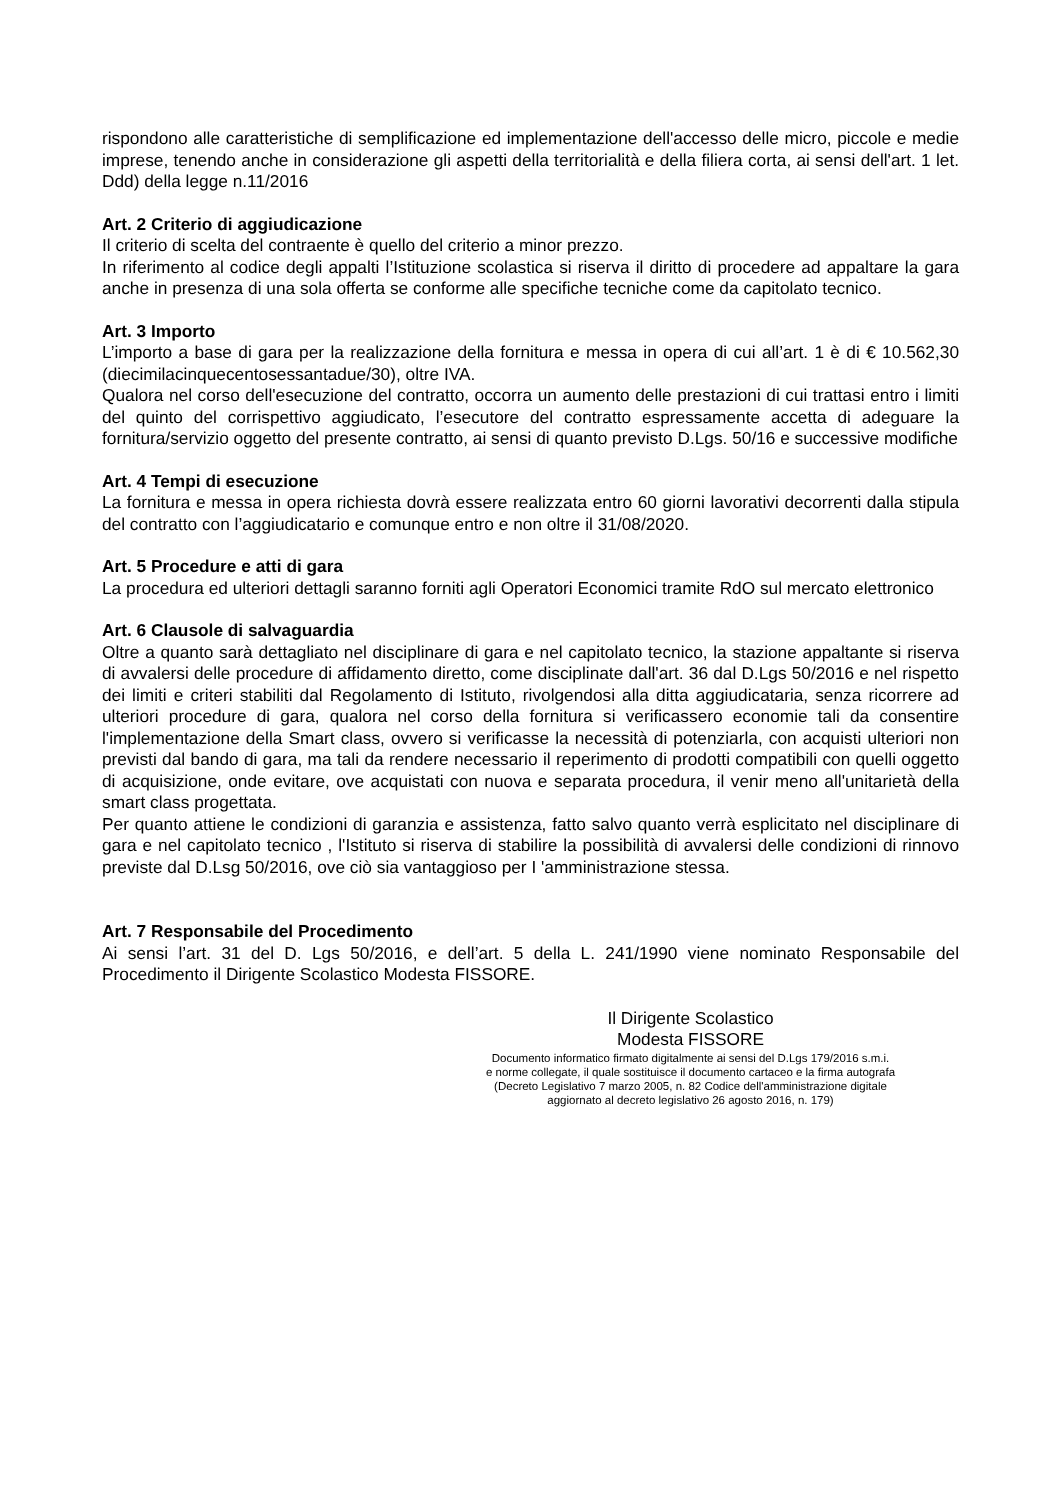rispondono alle caratteristiche di semplificazione ed implementazione dell'accesso delle micro, piccole e medie imprese, tenendo anche in considerazione gli aspetti della territorialità e della filiera corta, ai sensi dell'art. 1 let. Ddd) della legge n.11/2016
Art. 2 Criterio di aggiudicazione
Il criterio di scelta del contraente è quello del criterio a minor prezzo.
In riferimento al codice degli appalti l’Istituzione scolastica si riserva il diritto di procedere ad appaltare la gara anche in presenza di una sola offerta se conforme alle specifiche tecniche come da capitolato tecnico.
Art. 3 Importo
L’importo a base di gara per la realizzazione della fornitura e messa in opera di cui all’art. 1 è di € 10.562,30 (diecimilacinquecentosessantadue/30), oltre IVA.
Qualora nel corso dell'esecuzione del contratto, occorra un aumento delle prestazioni di cui trattasi entro i limiti del quinto del corrispettivo aggiudicato, l’esecutore del contratto espressamente accetta di adeguare la fornitura/servizio oggetto del presente contratto, ai sensi di quanto previsto D.Lgs. 50/16 e successive modifiche
Art. 4 Tempi di esecuzione
La fornitura e messa in opera richiesta dovrà essere realizzata entro 60 giorni lavorativi decorrenti dalla stipula del contratto con l’aggiudicatario e comunque entro e non oltre il 31/08/2020.
Art. 5 Procedure e atti di gara
La procedura ed ulteriori dettagli saranno forniti agli Operatori Economici tramite RdO sul mercato elettronico
Art. 6 Clausole di salvaguardia
Oltre a quanto sarà dettagliato nel disciplinare di gara e nel capitolato tecnico, la stazione appaltante si riserva di avvalersi delle procedure di affidamento diretto, come disciplinate dall'art. 36 dal D.Lgs 50/2016 e nel rispetto dei limiti e criteri stabiliti dal Regolamento di Istituto, rivolgendosi alla ditta aggiudicataria, senza ricorrere ad ulteriori procedure di gara, qualora nel corso della fornitura si verificassero economie tali da consentire l'implementazione della Smart class, ovvero si verificasse la necessità di potenziarla, con acquisti ulteriori non previsti dal bando di gara, ma tali da rendere necessario il reperimento di prodotti compatibili con quelli oggetto di acquisizione, onde evitare, ove acquistati con nuova e separata procedura, il venir meno all'unitarietà della smart class progettata.
Per quanto attiene le condizioni di garanzia e assistenza, fatto salvo quanto verrà esplicitato nel disciplinare di gara e nel capitolato tecnico , l'Istituto si riserva di stabilire la possibilità di avvalersi delle condizioni di rinnovo previste dal D.Lsg 50/2016, ove ciò sia vantaggioso per I 'amministrazione stessa.
Art. 7 Responsabile del Procedimento
Ai sensi l’art. 31 del D. Lgs 50/2016, e dell’art. 5 della L. 241/1990 viene nominato Responsabile del Procedimento il Dirigente Scolastico Modesta FISSORE.
Il Dirigente Scolastico
Modesta FISSORE
Documento informatico firmato digitalmente ai sensi del D.Lgs 179/2016 s.m.i.
e norme collegate, il quale sostituisce il documento cartaceo e la firma autografa
(Decreto Legislativo 7 marzo 2005, n. 82 Codice dell'amministrazione digitale
aggiornato al decreto legislativo 26 agosto 2016, n. 179)